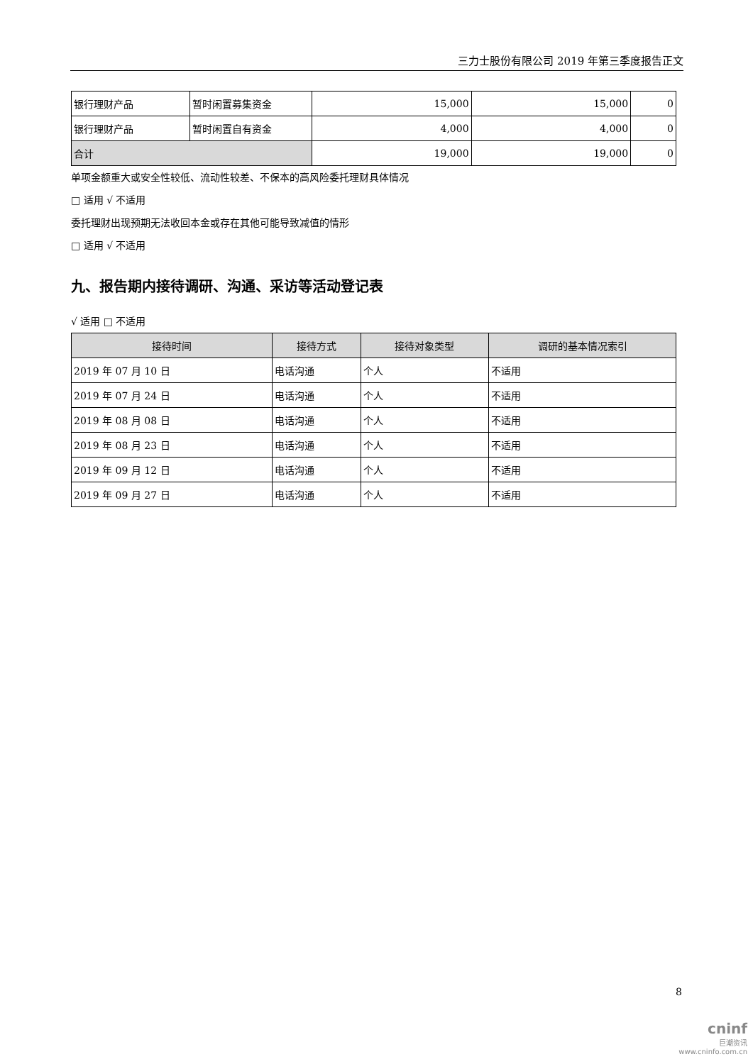三力士股份有限公司 2019 年第三季度报告正文
| 银行理财产品 | 暂时闲置募集资金 | 15,000 | 15,000 | 0 |
| 银行理财产品 | 暂时闲置自有资金 | 4,000 | 4,000 | 0 |
| 合计 | | 19,000 | 19,000 | 0 |
单项金额重大或安全性较低、流动性较差、不保本的高风险委托理财具体情况
□ 适用 √ 不适用
委托理财出现预期无法收回本金或存在其他可能导致减值的情形
□ 适用 √ 不适用
九、报告期内接待调研、沟通、采访等活动登记表
√ 适用 □ 不适用
| 接待时间 | 接待方式 | 接待对象类型 | 调研的基本情况索引 |
| --- | --- | --- | --- |
| 2019 年 07 月 10 日 | 电话沟通 | 个人 | 不适用 |
| 2019 年 07 月 24 日 | 电话沟通 | 个人 | 不适用 |
| 2019 年 08 月 08 日 | 电话沟通 | 个人 | 不适用 |
| 2019 年 08 月 23 日 | 电话沟通 | 个人 | 不适用 |
| 2019 年 09 月 12 日 | 电话沟通 | 个人 | 不适用 |
| 2019 年 09 月 27 日 | 电话沟通 | 个人 | 不适用 |
8
cninf
巨潮资讯
www.cninfo.com.cn